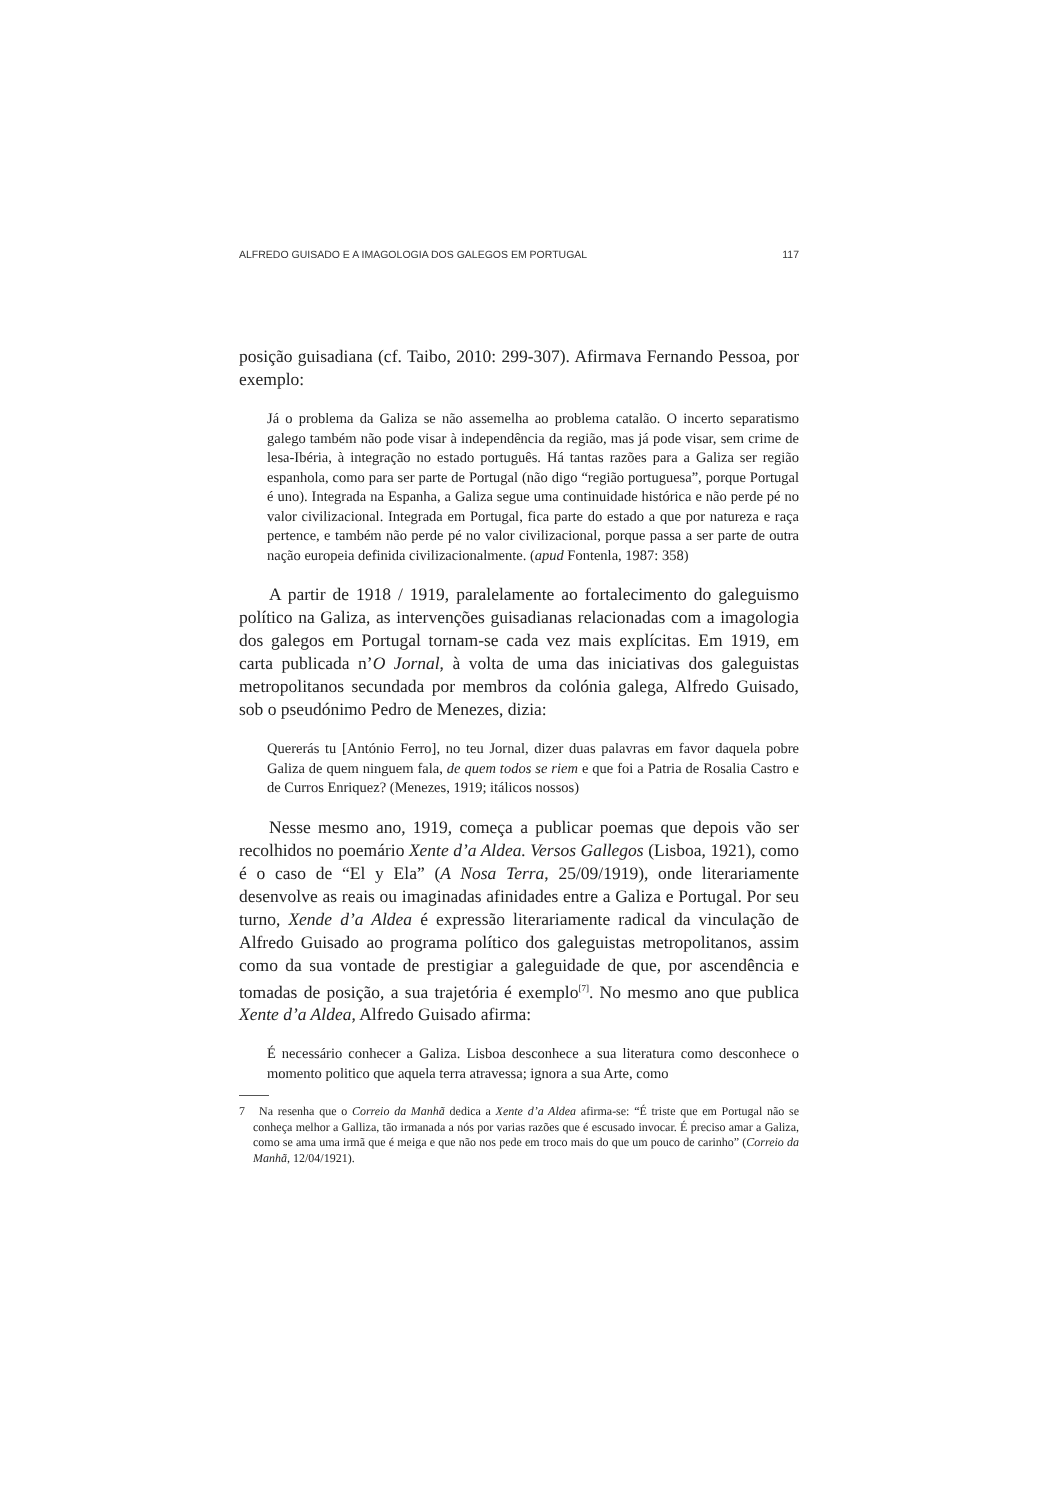ALFREDO GUISADO E A IMAGOLOGIA DOS GALEGOS EM PORTUGAL 117
posição guisadiana (cf. Taibo, 2010: 299-307). Afirmava Fernando Pessoa, por exemplo:
Já o problema da Galiza se não assemelha ao problema catalão. O incerto separatismo galego também não pode visar à independência da região, mas já pode visar, sem crime de lesa-Ibéria, à integração no estado português. Há tantas razões para a Galiza ser região espanhola, como para ser parte de Portugal (não digo “região portuguesa”, porque Portugal é uno). Integrada na Espanha, a Galiza segue uma continuidade histórica e não perde pé no valor civilizacional. Integrada em Portugal, fica parte do estado a que por natureza e raça pertence, e também não perde pé no valor civilizacional, porque passa a ser parte de outra nação europeia definida civilizacionalmente. (apud Fontenla, 1987: 358)
A partir de 1918 / 1919, paralelamente ao fortalecimento do galeguismo político na Galiza, as intervenções guisadianas relacionadas com a imagologia dos galegos em Portugal tornam-se cada vez mais explícitas. Em 1919, em carta publicada n’O Jornal, à volta de uma das iniciativas dos galeguistas metropolitanos secundada por membros da colónia galega, Alfredo Guisado, sob o pseudónimo Pedro de Menezes, dizia:
Quererás tu [António Ferro], no teu Jornal, dizer duas palavras em favor daquela pobre Galiza de quem ninguem fala, de quem todos se riem e que foi a Patria de Rosalia Castro e de Curros Enriquez? (Menezes, 1919; itálicos nossos)
Nesse mesmo ano, 1919, começa a publicar poemas que depois vão ser recolhidos no poemário Xente d’a Aldea. Versos Gallegos (Lisboa, 1921), como é o caso de “El y Ela” (A Nosa Terra, 25/09/1919), onde literariamente desenvolve as reais ou imaginadas afinidades entre a Galiza e Portugal. Por seu turno, Xende d’a Aldea é expressão literariamente radical da vinculação de Alfredo Guisado ao programa político dos galeguistas metropolitanos, assim como da sua vontade de prestigiar a galeguidade de que, por ascendência e tomadas de posição, a sua trajetória é exemplo<sup>[7]</sup>. No mesmo ano que publica Xente d’a Aldea, Alfredo Guisado afirma:
É necessário conhecer a Galiza. Lisboa desconhece a sua literatura como desconhece o momento politico que aquela terra atravessa; ignora a sua Arte, como
7 Na resenha que o Correio da Manhã dedica a Xente d’a Aldea afirma-se: “É triste que em Portugal não se conheça melhor a Galliza, tão irmanada a nós por varias razões que é escusado invocar. É preciso amar a Galiza, como se ama uma irmã que é meiga e que não nos pede em troco mais do que um pouco de carinho” (Correio da Manhã, 12/04/1921).